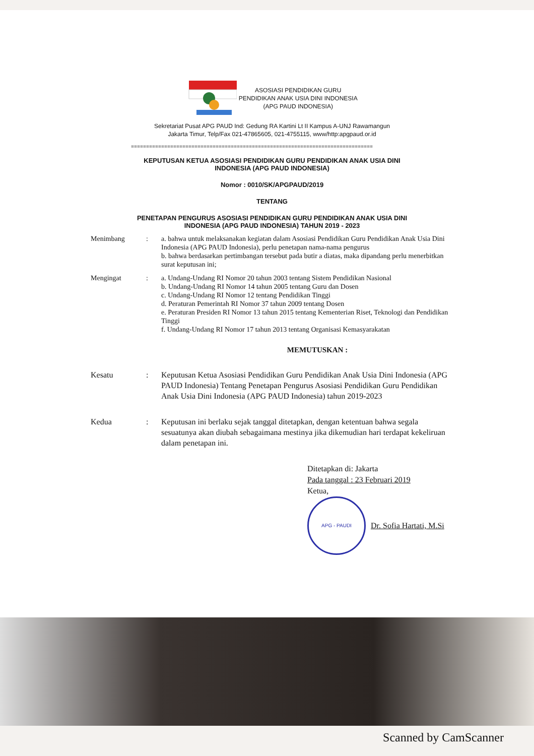ASOSIASI PENDIDIKAN GURU
PENDIDIKAN ANAK USIA DINI INDONESIA
(APG PAUD INDONESIA)
Sekretariat Pusat APG PAUD Ind: Gedung RA Kartini Lt II Kampus A-UNJ Rawamangun
Jakarta Timur, Telp/Fax 021-47865605, 021-4755115, www/http:apgpaud.or.id
================================================================================
KEPUTUSAN KETUA ASOSIASI PENDIDIKAN GURU PENDIDIKAN ANAK USIA DINI
INDONESIA (APG PAUD INDONESIA)
Nomor : 0010/SK/APGPAUD/2019
TENTANG
PENETAPAN PENGURUS ASOSIASI PENDIDIKAN GURU PENDIDIKAN ANAK USIA DINI
INDONESIA (APG PAUD INDONESIA) TAHUN 2019 - 2023
Menimbang : a. bahwa untuk melaksanakan kegiatan dalam Asosiasi Pendidikan Guru Pendidikan Anak Usia Dini Indonesia (APG PAUD Indonesia), perlu penetapan nama-nama pengurus
b. bahwa berdasarkan pertimbangan tersebut pada butir a diatas, maka dipandang perlu menerbitkan surat keputusan ini;
Mengingat : a. Undang-Undang RI Nomor 20 tahun 2003 tentang Sistem Pendidikan Nasional
b. Undang-Undang RI Nomor 14 tahun 2005 tentang Guru dan Dosen
c. Undang-Undang RI Nomor 12 tentang Pendidikan Tinggi
d. Peraturan Pemerintah RI Nomor 37 tahun 2009 tentang Dosen
e. Peraturan Presiden RI Nomor 13 tahun 2015 tentang Kementerian Riset, Teknologi dan Pendidikan Tinggi
f. Undang-Undang RI Nomor 17 tahun 2013 tentang Organisasi Kemasyarakatan
MEMUTUSKAN :
Kesatu : Keputusan Ketua Asosiasi Pendidikan Guru Pendidikan Anak Usia Dini Indonesia (APG PAUD Indonesia) Tentang Penetapan Pengurus Asosiasi Pendidikan Guru Pendidikan Anak Usia Dini Indonesia (APG PAUD Indonesia) tahun 2019-2023
Kedua : Keputusan ini berlaku sejak tanggal ditetapkan, dengan ketentuan bahwa segala sesuatunya akan diubah sebagaimana mestinya jika dikemudian hari terdapat kekeliruan dalam penetapan ini.
Ditetapkan di: Jakarta
Pada tanggal : 23 Februari 2019
Ketua,
APG - PAUDI
Dr. Sofia Hartati, M.Si
Scanned by CamScanner